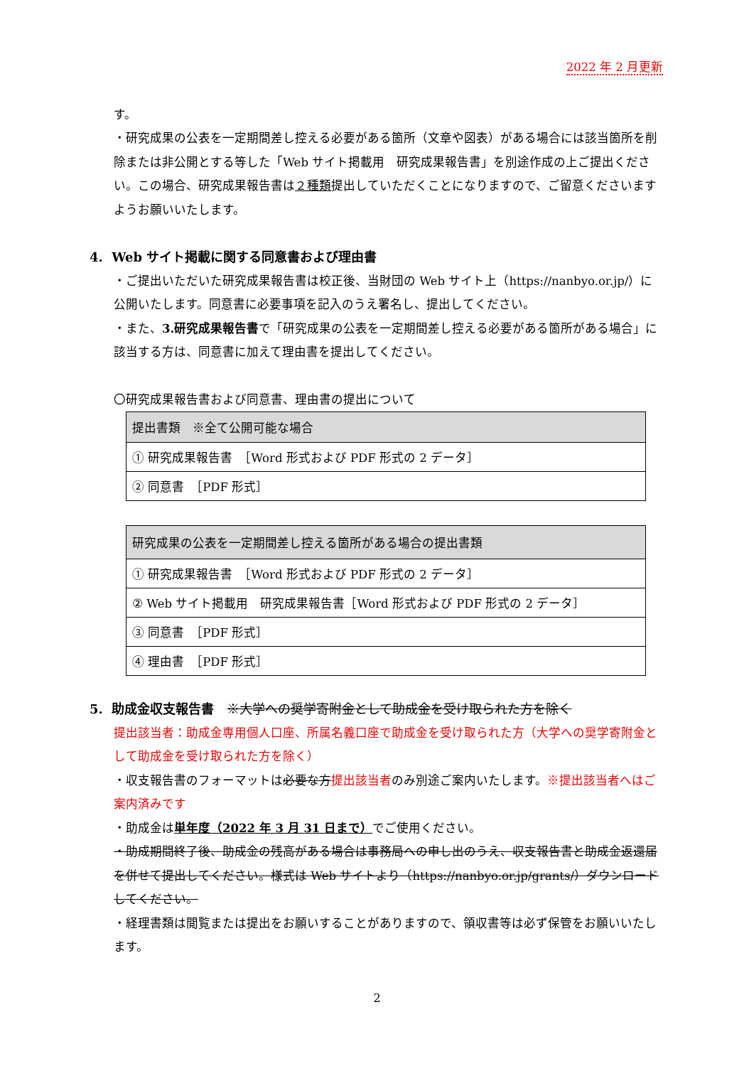2022 年 2 月更新
す。
・研究成果の公表を一定期間差し控える必要がある箇所（文章や図表）がある場合には該当箇所を削除または非公開とする等した「Web サイト掲載用　研究成果報告書」を別途作成の上ご提出ください。この場合、研究成果報告書は２種類提出していただくことになりますので、ご留意くださいますようお願いいたします。
4. Web サイト掲載に関する同意書および理由書
・ご提出いただいた研究成果報告書は校正後、当財団の Web サイト上（https://nanbyo.or.jp/）に公開いたします。同意書に必要事項を記入のうえ署名し、提出してください。
・また、3.研究成果報告書で「研究成果の公表を一定期間差し控える必要がある箇所がある場合」に該当する方は、同意書に加えて理由書を提出してください。
〇研究成果報告書および同意書、理由書の提出について
| 提出書類 ※全て公開可能な場合 |
| ① 研究成果報告書 ［Word 形式および PDF 形式の 2 データ］ |
| ② 同意書 ［PDF 形式］ |
| 研究成果の公表を一定期間差し控える箇所がある場合の提出書類 |
| ① 研究成果報告書 ［Word 形式および PDF 形式の 2 データ］ |
| ② Web サイト掲載用 研究成果報告書［Word 形式および PDF 形式の 2 データ］ |
| ③ 同意書 ［PDF 形式］ |
| ④ 理由書 ［PDF 形式］ |
5. 助成金収支報告書　※大学への奨学寄附金として助成金を受け取られた方を除く
提出該当者：助成金専用個人口座、所属名義口座で助成金を受け取られた方（大学への奨学寄附金として助成金を受け取られた方を除く）
・収支報告書のフォーマットは必要な方提出該当者のみ別途ご案内いたします。※提出該当者へはご案内済みです
・助成金は単年度（2022 年 3 月 31 日まで）でご使用ください。
・助成期間終了後、助成金の残高がある場合は事務局への申し出のうえ、収支報告書と助成金返還届を併せて提出してください。様式は Web サイトより（https://nanbyo.or.jp/grants/）ダウンロードしてください。
・経理書類は閲覧または提出をお願いすることがありますので、領収書等は必ず保管をお願いいたします。
2